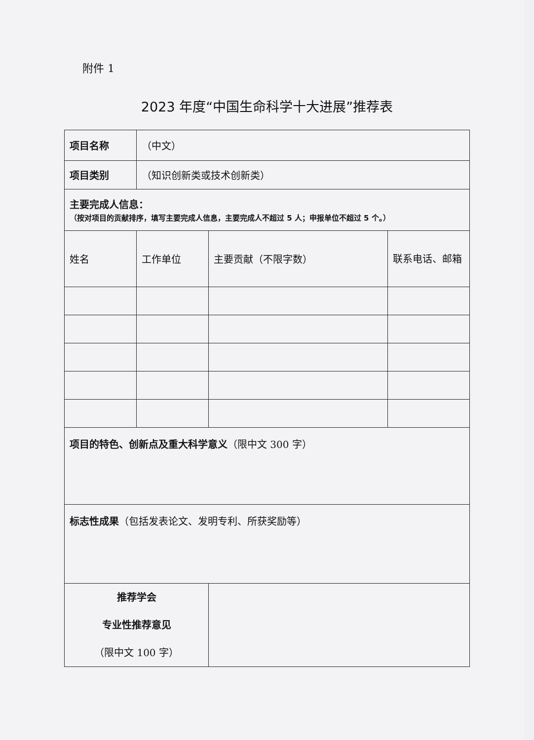附件 1
2023 年度“中国生命科学十大进展”推荐表
| 项目名称 | （中文） | | |
| 项目类别 | （知识创新类或技术创新类） | | |
| 主要完成人信息： （按对项目的贡献排序，填写主要完成人信息，主要完成人不超过 5 人；申报单位不超过 5 个。） | | | |
| 姓名 | 工作单位 | 主要贡献（不限字数） | 联系电话、邮箱 |
| 项目的特色、创新点及重大科学意义 （限中文 300 字） | | | |
| 标志性成果 （包括发表论文、发明专利、所获奖励等） | | | |
| 推荐学会 专业性推荐意见 （限中文 100 字） | | | |